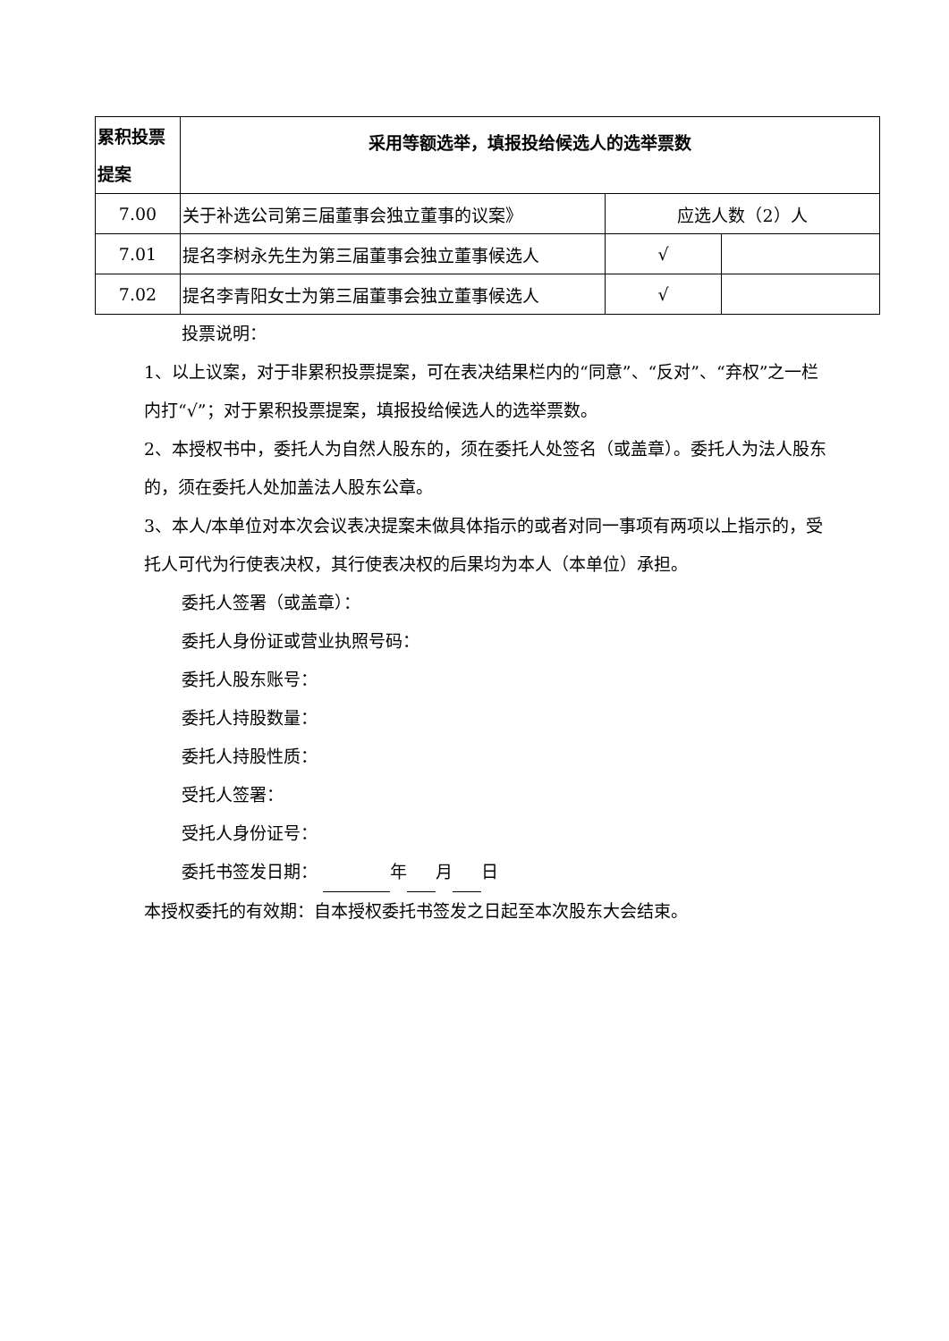| 累积投票提案 | 采用等额选举，填报投给候选人的选举票数 | | |
| 7.00 | 关于补选公司第三届董事会独立董事的议案》 | 应选人数（2）人 | |
| 7.01 | 提名李树永先生为第三届董事会独立董事候选人 | √ | |
| 7.02 | 提名李青阳女士为第三届董事会独立董事候选人 | √ | |
投票说明：
1、以上议案，对于非累积投票提案，可在表决结果栏内的“同意”、“反对”、“弃权”之一栏内打“√”；对于累积投票提案，填报投给候选人的选举票数。
2、本授权书中，委托人为自然人股东的，须在委托人处签名（或盖章）。委托人为法人股东的，须在委托人处加盖法人股东公章。
3、本人/本单位对本次会议表决提案未做具体指示的或者对同一事项有两项以上指示的，受托人可代为行使表决权，其行使表决权的后果均为本人（本单位）承担。
委托人签署（或盖章）：
委托人身份证或营业执照号码：
委托人股东账号：
委托人持股数量：
委托人持股性质：
受托人签署：
受托人身份证号：
委托书签发日期： 年 月 日
本授权委托的有效期：自本授权委托书签发之日起至本次股东大会结束。